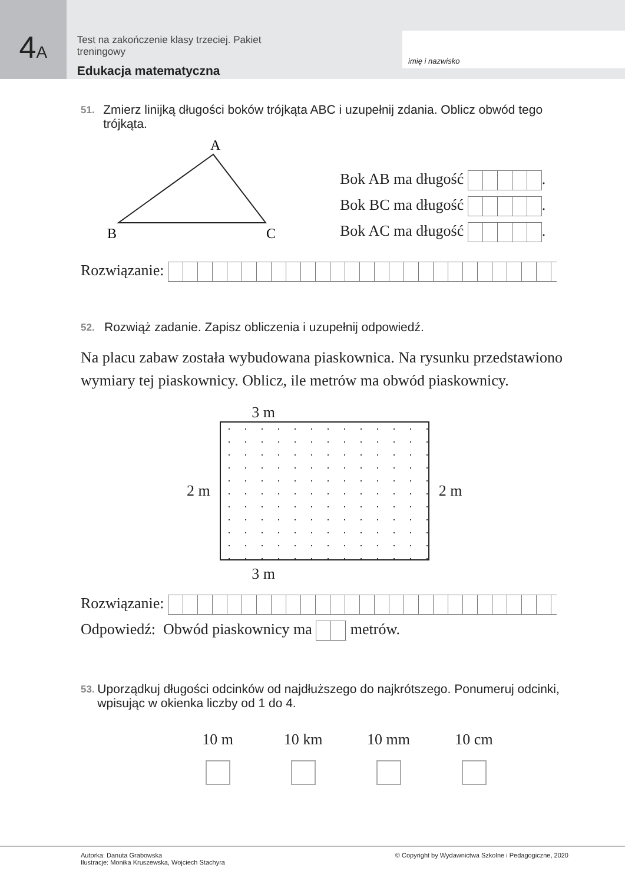4A
Test na zakończenie klasy trzeciej. Pakiet treningowy
Edukacja matematyczna
imię i nazwisko
51.
Zmierz linijką długości boków trójkąta ABC i uzupełnij zdania. Oblicz obwód tego trójkąta.
A
B
C
Bok AB ma długość .
Bok BC ma długość .
Bok AC ma długość .
Rozwiązanie:
52.
Rozwiąż zadanie. Zapisz obliczenia i uzupełnij odpowiedź.
Na placu zabaw została wybudowana piaskownica. Na rysunku przedstawiono wymiary tej piaskownicy. Oblicz, ile metrów ma obwód piaskownicy.
3 m
2 m 2 m
3 m
Rozwiązanie:
Odpowiedź: Obwód piaskownicy ma metrów.
53.
Uporządkuj długości odcinków od najdłuższego do najkrótszego. Ponumeruj odcinki, wpisując w okienka liczby od 1 do 4.
10 m
10 km
10 mm
10 cm
Autorka: Danuta Grabowska
Ilustracje: Monika Kruszewska, Wojciech Stachyra
© Copyright by Wydawnictwa Szkolne i Pedagogiczne, 2020